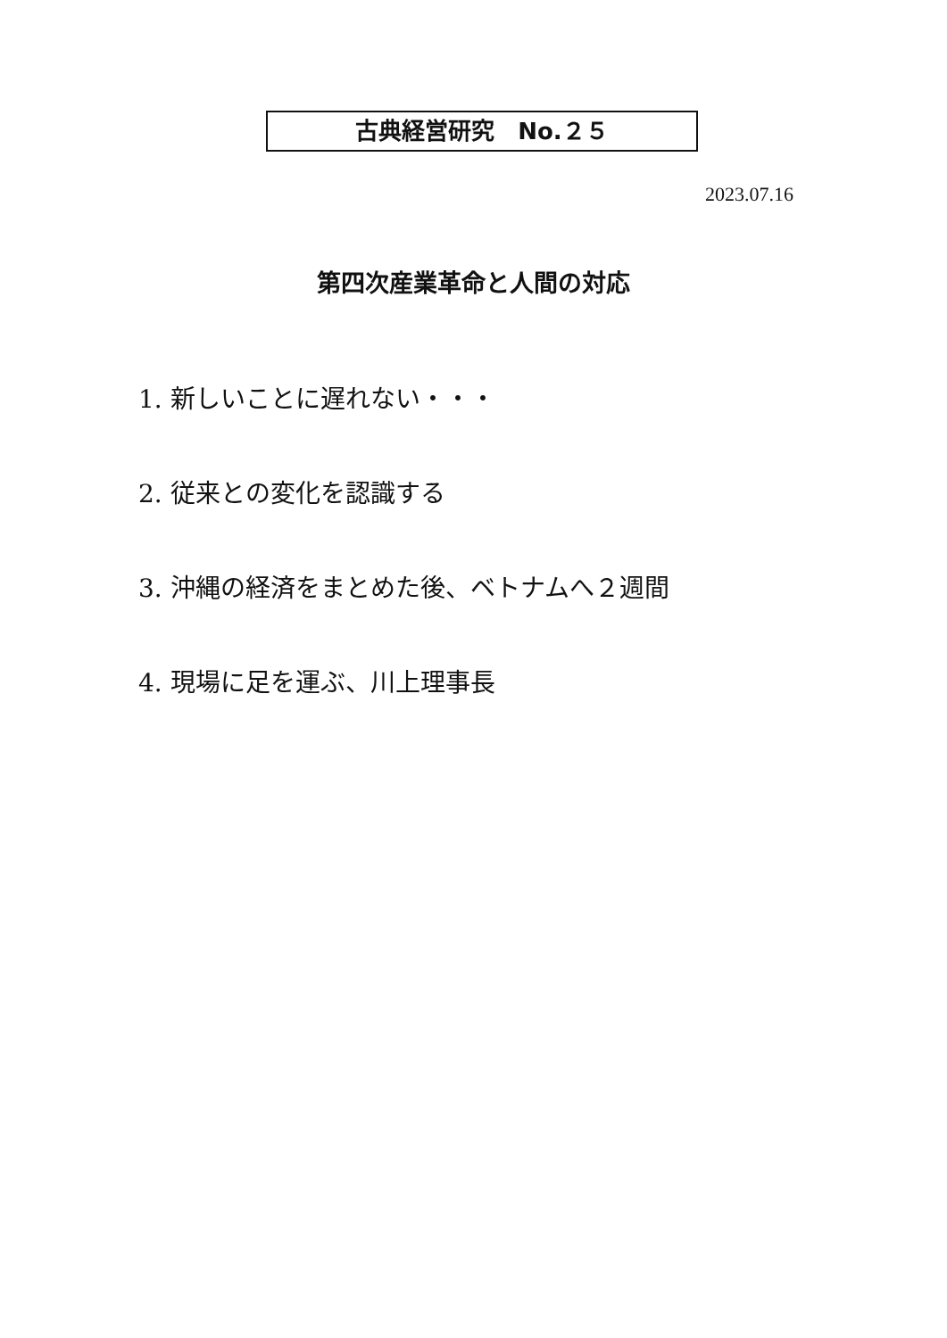古典経営研究　No.２５
2023.07.16
第四次産業革命と人間の対応
1. 新しいことに遅れない・・・
2. 従来との変化を認識する
3. 沖縄の経済をまとめた後、ベトナムへ２週間
4. 現場に足を運ぶ、川上理事長